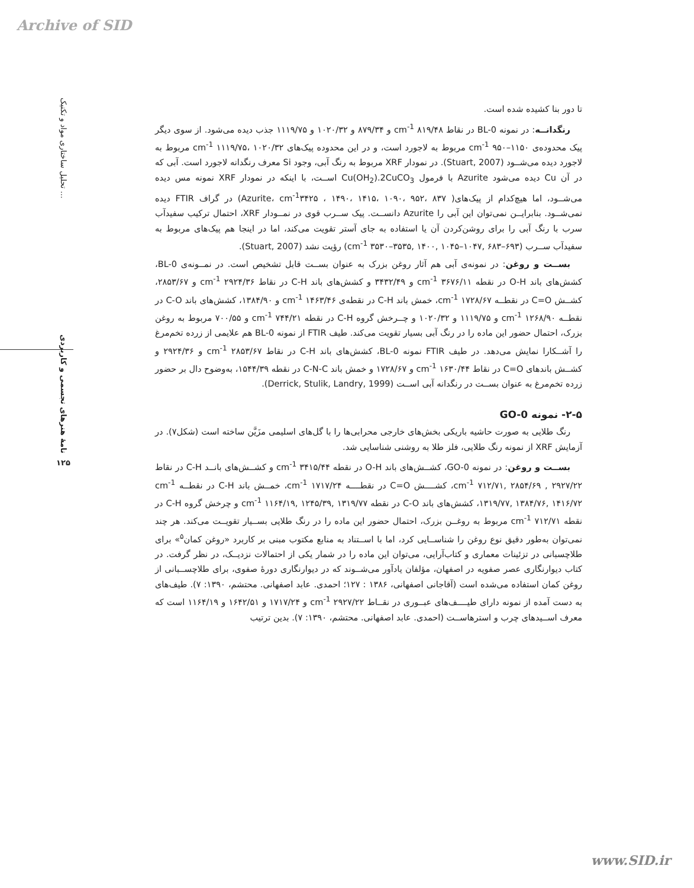Archive of SID
تحلیل ساختاری مواد و تکنیک ...
نامۀ هنرهای تجسمی و کاربردی
۱۲۵
تا دور بنا کشیده شده است.
رنگدانــه: در نمونه BL-0 در نقاط cm<sup>-1</sup> ۸۱۹/۴۸ و ۸۷۹/۳۴ و ۱۰۲۰/۳۲ و ۱۱۱۹/۷۵ جذب دیده می‌شود. از سوی دیگر پیک محدوده‌ی cm<sup>-1</sup> ۹۵۰–۱۱۵۰ مربوط به لاجورد است، و در این محدوده پیک‌های cm<sup>-1</sup> ۱۱۱۹/۷۵، ۱۰۲۰/۳۲ مربوط به لاجورد دیده می‌شــود (Stuart, 2007). در نمودار XRF مربوط به رنگ آبی، وجود Si معرف رنگدانه لاجورد است. آبی که در آن Cu دیده می‌شود Azurite با فرمول Cu(OH<sub>2</sub>).2CuCO<sub>3</sub> اســت، با اینکه در نمودار XRF نمونه مس دیده می‌شــود، اما هیچ‌کدام از پیک‌های( Azurite، cm<sup>-1</sup>۳۴۲۵ ، ۱۴۹۰، ۱۴۱۵، ۱۰۹۰، ۹۵۲، ۸۳۷) در گراف FTIR دیده نمی‌شــود. بنابرایــن نمی‌توان این آبی را Azurite دانســت. پیک ســرب قوی در نمــودار XRF، احتمال ترکیب سفیدآب سرب با رنگ آبی را برای روشن‌کردن آن یا استفاده به جای آستر تقویت می‌کند، اما در اینجا هم پیک‌های مربوط به سفیدآب ســرب (cm<sup>-1</sup> ۳۵۳۰–۳۵۳۵, ۱۴۰۰, ۱۰۴۵–۱۰۴۷, ۶۸۳–۶۹۳) رؤیت نشد (Stuart, 2007).
بســت و روغن: در نمونه‌ی آبی هم آثار روغن بزرک به عنوان بســت قابل تشخیص است. در نمــونه‌ی BL-0، کشش‌های باند O-H در نقطه cm<sup>-1</sup> ۳۶۷۶/۱۱ و ۳۴۳۲/۴۹ و کشش‌های باند C-H در نقاط cm<sup>-1</sup> ۲۹۲۴/۳۶ و ۲۸۵۳/۶۷، کشــش C=O در نقطــه cm<sup>-1</sup> ۱۷۲۸/۶۷، خمش باند C-H در نقطه‌ی cm<sup>-1</sup> ۱۴۶۳/۴۶ و ۱۳۸۴/۹۰، کشش‌های باند C-O در نقطــه cm<sup>-1</sup> ۱۲۶۸/۹۰ و ۱۱۱۹/۷۵ و ۱۰۲۰/۳۲ و چــرخش گروه C-H در نقطه cm<sup>-1</sup> ۷۴۴/۲۱ و ۷۰۰/۵۵ مربوط به روغن بزرک، احتمال حضور این ماده را در رنگ آبی بسیار تقویت می‌کند. طیف FTIR از نمونه BL-0 هم علایمی از زرده تخم‌مرغ را آشــکارا نمایش می‌دهد. در طیف FTIR نمونه BL-0، کشش‌های باند C-H در نقاط cm<sup>-1</sup> ۲۸۵۳/۶۷ و ۲۹۲۴/۳۶ و کشــش باندهای C=O در نقاط cm<sup>-1</sup> ۱۶۳۰/۴۴ و ۱۷۲۸/۶۷ و خمش باند C-N-C در نقطه ۱۵۴۴/۳۹، به‌وضوح دال بر حضور زرده تخم‌مرغ به عنوان بســت در رنگدانه آبی اســت (Derrick, Stulik, Landry, 1999).
۲-۵- نمونه GO-0
رنگ طلایی به صورت حاشیه باریکی بخش‌های خارجی محرابی‌ها را با گل‌های اسلیمی مزَیَّن ساخته است (شکل۷). در آزمایش XRF از نمونه رنگ طلایی، فلز طلا به روشنی شناسایی شد.
بســت و روغن: در نمونه GO-0، کشــش‌های باند O-H در نقطه cm<sup>-1</sup> ۳۴۱۵/۴۴ و کشــش‌های بانــد C-H در نقاط cm<sup>-1</sup> ۷۱۲/۷۱, ۲۸۵۴/۶۹ , ۲۹۲۷/۲۲، کشــــش C=O در نقطــــه cm<sup>-1</sup> ۱۷۱۷/۲۴، خمــش باند C-H در نقطــه cm<sup>-1</sup> ۱۳۱۹/۷۷, ۱۳۸۴/۷۶, ۱۴۱۶/۷۲، کشش‌های باند C-O در نقطه cm<sup>-1</sup> ۱۱۶۴/۱۹, ۱۲۴۵/۳۹, ۱۳۱۹/۷۷ و چرخش گروه C-H در نقطه cm<sup>-1</sup> ۷۱۲/۷۱ مربوط به روغــن بزرک، احتمال حضور این ماده را در رنگ طلایی بســیار تقویــت می‌کند. هر چند نمی‌توان به‌طور دقیق نوع روغن را شناســایی کرد، اما با اســتناد به منابع مکتوب مبنی بر کاربرد «روغن کمان<sup>۵</sup>» برای طلاچسبانی در تزئینات معماری و کتاب‌آرایی، می‌توان این ماده را در شمار یکی از احتمالات نزدیــک، در نظر گرفت. در کتاب دیوارنگاری عصر صفویه در اصفهان، مؤلفان یادآور می‌شــوند که در دیوارنگاری دورۀ صفوی، برای طلاچســبانی از روغن کمان استفاده می‌شده است (آقاجانی اصفهانی، ۱۳۸۶ : ۱۲۷؛ احمدی. عابد اصفهانی. محتشم، ۱۳۹۰: ۷). طیف‌های به دست آمده از نمونه دارای طیــــف‌های عبــوری در نقــاط cm<sup>-1</sup> ۲۹۲۷/۲۲ و ۱۷۱۷/۲۴ و ۱۶۴۲/۵۱ و ۱۱۶۴/۱۹ است که معرف اســیدهای چرب و استرهاســت (احمدی. عابد اصفهانی. محتشم، ۱۳۹۰: ۷). بدین ترتیب
www.SID.ir